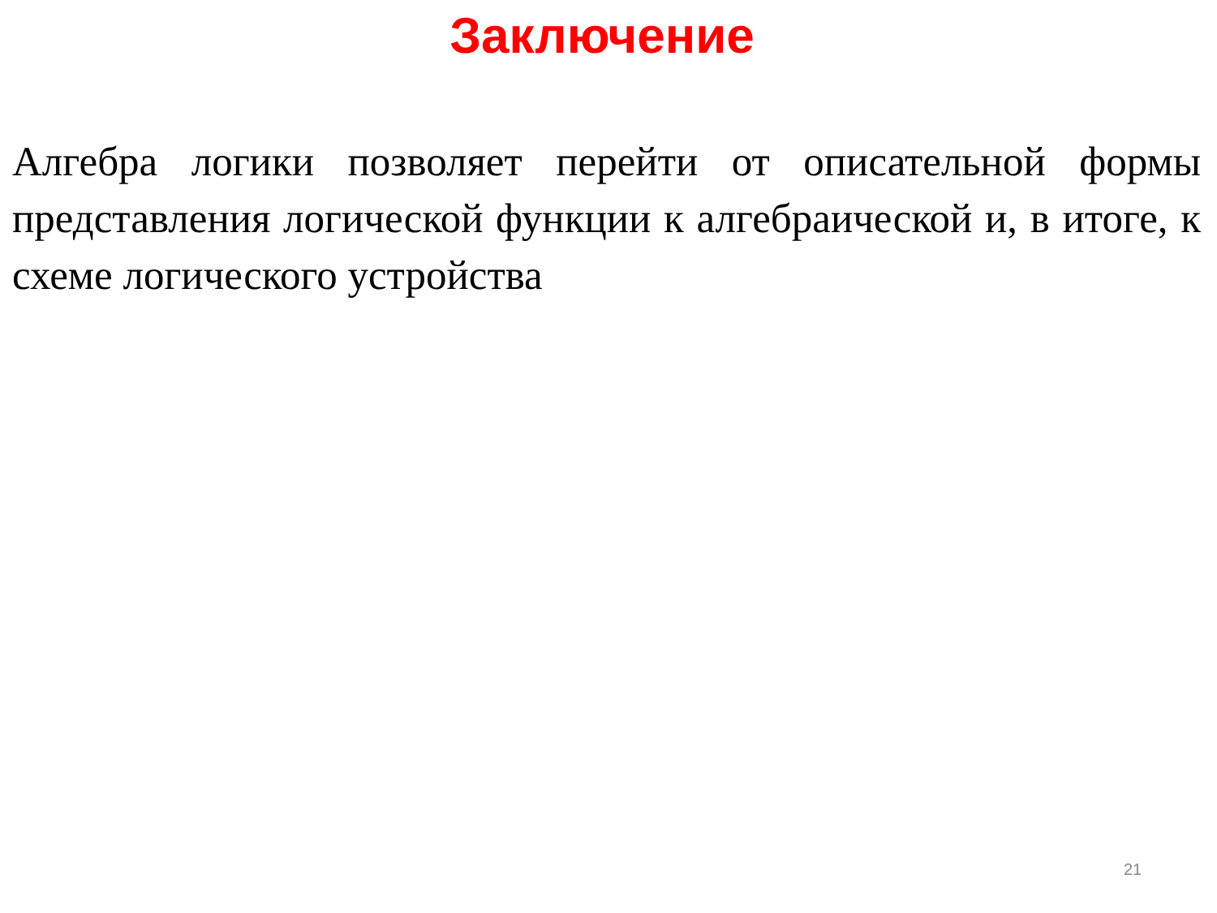Заключение
Алгебра логики позволяет перейти от описательной формы представления логической функции к алгебраической и, в итоге, к схеме логического устройства
21